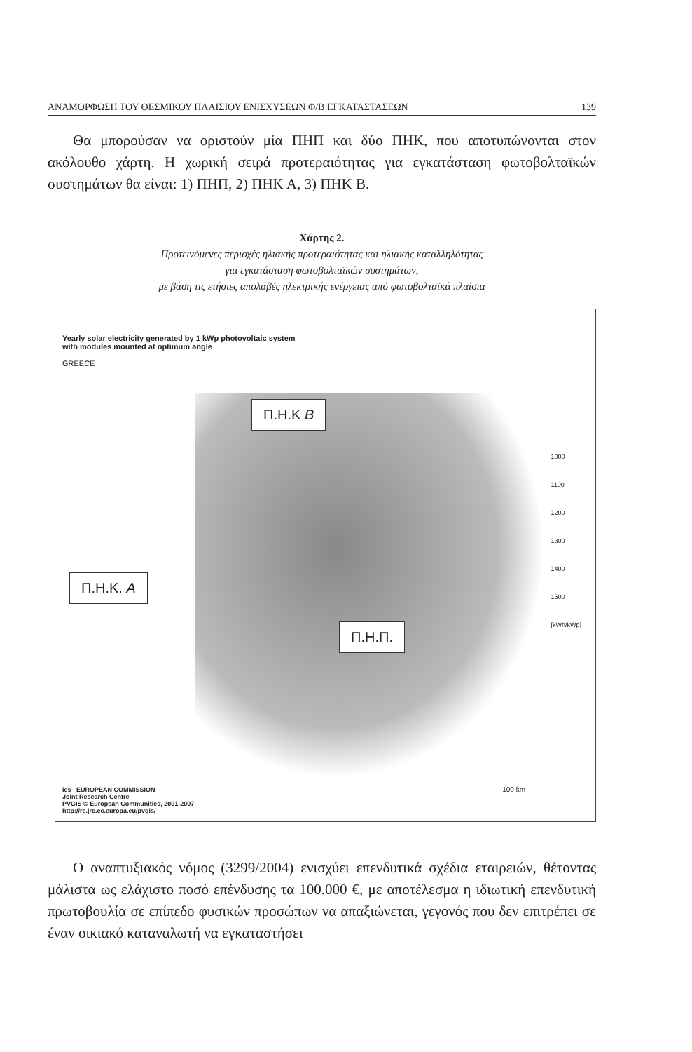ΑΝΑΜΟΡΦΩΣΗ ΤΟΥ ΘΕΣΜΙΚΟΥ ΠΛΑΙΣΙΟΥ ΕΝΙΣΧΥΣΕΩΝ Φ/Β ΕΓΚΑΤΑΣΤΑΣΕΩΝ 139
Θα μπορούσαν να οριστούν μία ΠΗΠ και δύο ΠΗΚ, που αποτυπώνονται στον ακόλουθο χάρτη. Η χωρική σειρά προτεραιότητας για εγκατάσταση φωτοβολταϊκών συστημάτων θα είναι: 1) ΠΗΠ, 2) ΠΗΚ Α, 3) ΠΗΚ Β.
Χάρτης 2.
Προτεινόμενες περιοχές ηλιακής προτεραιότητας και ηλιακής καταλληλότητας
για εγκατάσταση φωτοβολταϊκών συστημάτων,
με βάση τις ετήσιες απολαβές ηλεκτρικής ενέργειας από φωτοβολταϊκά πλαίσια
Yearly solar electricity generated by 1 kWp photovoltaic system
with modules mounted at optimum angle
GREECE
Π.Η.Κ Β
Π.Η.Κ. Α
Π.Η.Π.
1000
1100
1200
1300
1400
1500
[kWh/kWp]
ies EUROPEAN COMMISSION
Joint Research Centre
PVGIS © European Communities, 2001-2007
http://re.jrc.ec.europa.eu/pvgis/
100 km
Ο αναπτυξιακός νόμος (3299/2004) ενισχύει επενδυτικά σχέδια εταιρειών, θέτοντας μάλιστα ως ελάχιστο ποσό επένδυσης τα 100.000 €, με αποτέλεσμα η ιδιωτική επενδυτική πρωτοβουλία σε επίπεδο φυσικών προσώπων να απαξιώνεται, γεγονός που δεν επιτρέπει σε έναν οικιακό καταναλωτή να εγκαταστήσει